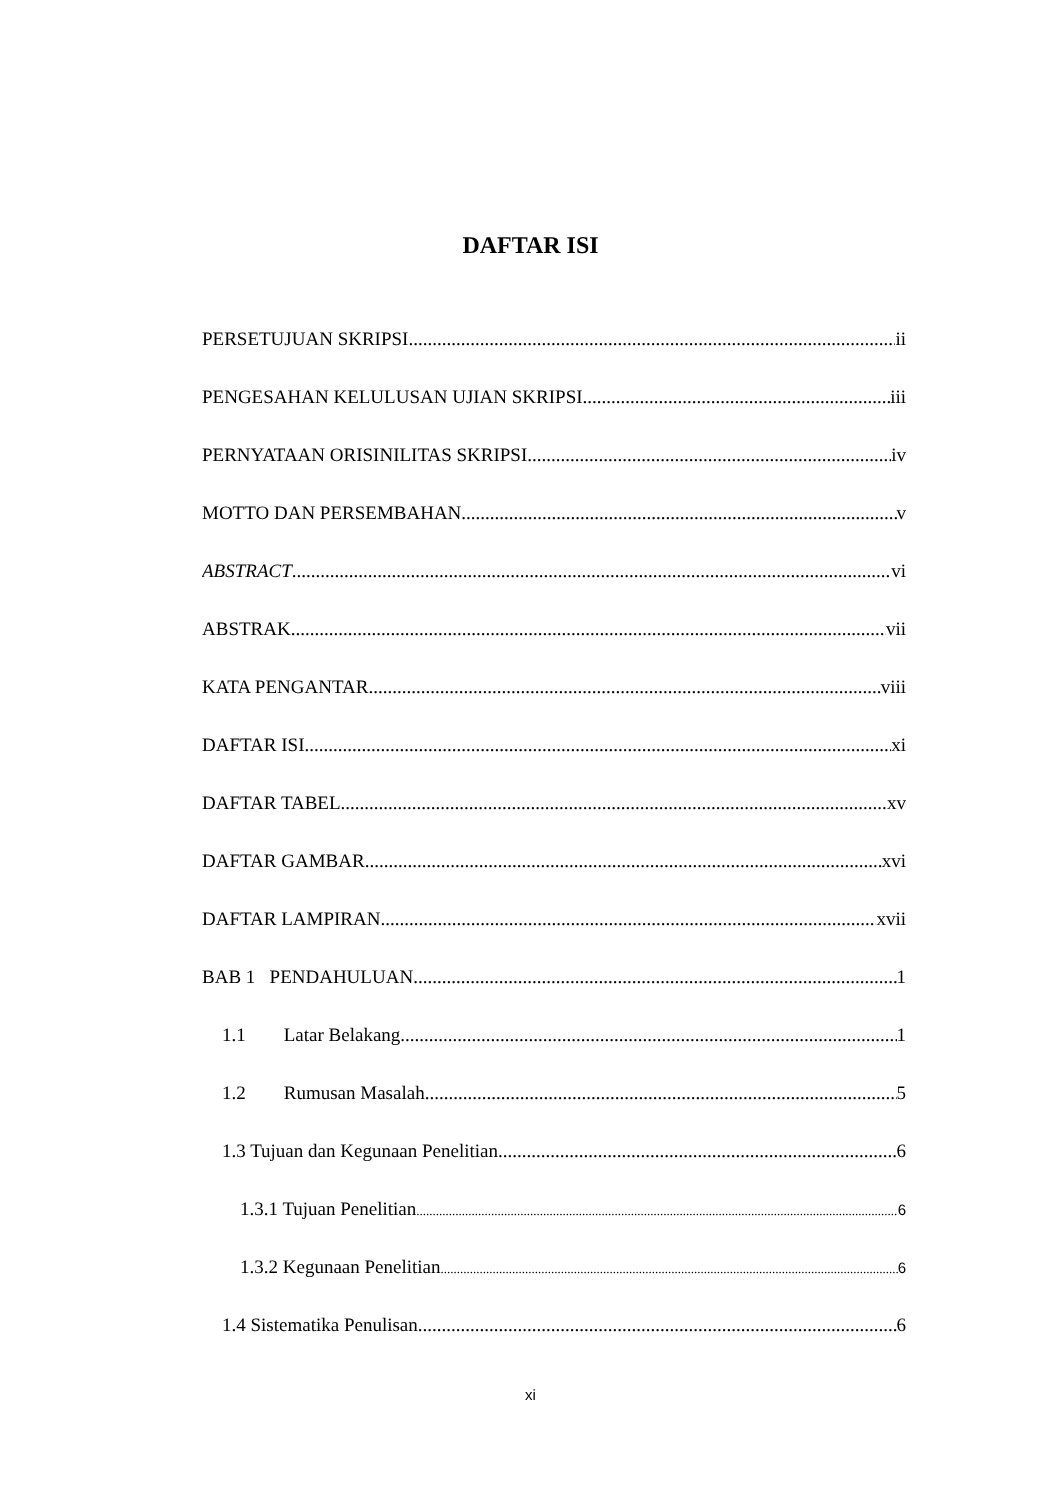DAFTAR ISI
PERSETUJUAN SKRIPSI ii
PENGESAHAN KELULUSAN UJIAN SKRIPSI iii
PERNYATAAN ORISINILITAS SKRIPSI iv
MOTTO DAN PERSEMBAHAN v
ABSTRACT vi
ABSTRAK vii
KATA PENGANTAR viii
DAFTAR ISI xi
DAFTAR TABEL xv
DAFTAR GAMBAR xvi
DAFTAR LAMPIRAN xvii
BAB 1 PENDAHULUAN 1
1.1 Latar Belakang 1
1.2 Rumusan Masalah 5
1.3 Tujuan dan Kegunaan Penelitian 6
1.3.1 Tujuan Penelitian 6
1.3.2 Kegunaan Penelitian 6
1.4 Sistematika Penulisan 6
xi